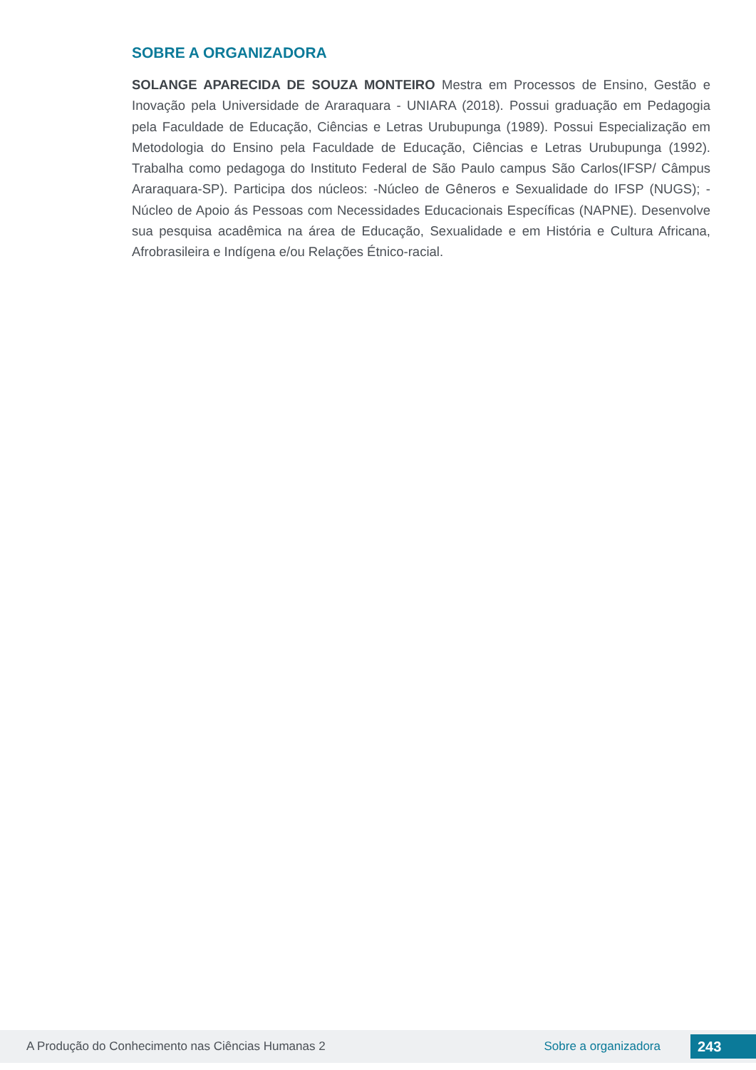SOBRE A ORGANIZADORA
SOLANGE APARECIDA DE SOUZA MONTEIRO Mestra em Processos de Ensino, Gestão e Inovação pela Universidade de Araraquara - UNIARA (2018). Possui graduação em Pedagogia pela Faculdade de Educação, Ciências e Letras Urubupunga (1989). Possui Especialização em Metodologia do Ensino pela Faculdade de Educação, Ciências e Letras Urubupunga (1992). Trabalha como pedagoga do Instituto Federal de São Paulo campus São Carlos(IFSP/ Câmpus Araraquara-SP). Participa dos núcleos: -Núcleo de Gêneros e Sexualidade do IFSP (NUGS); -Núcleo de Apoio ás Pessoas com Necessidades Educacionais Específicas (NAPNE). Desenvolve sua pesquisa acadêmica na área de Educação, Sexualidade e em História e Cultura Africana, Afrobrasileira e Indígena e/ou Relações Étnico-racial.
A Produção do Conhecimento nas Ciências Humanas 2 Sobre a organizadora 243